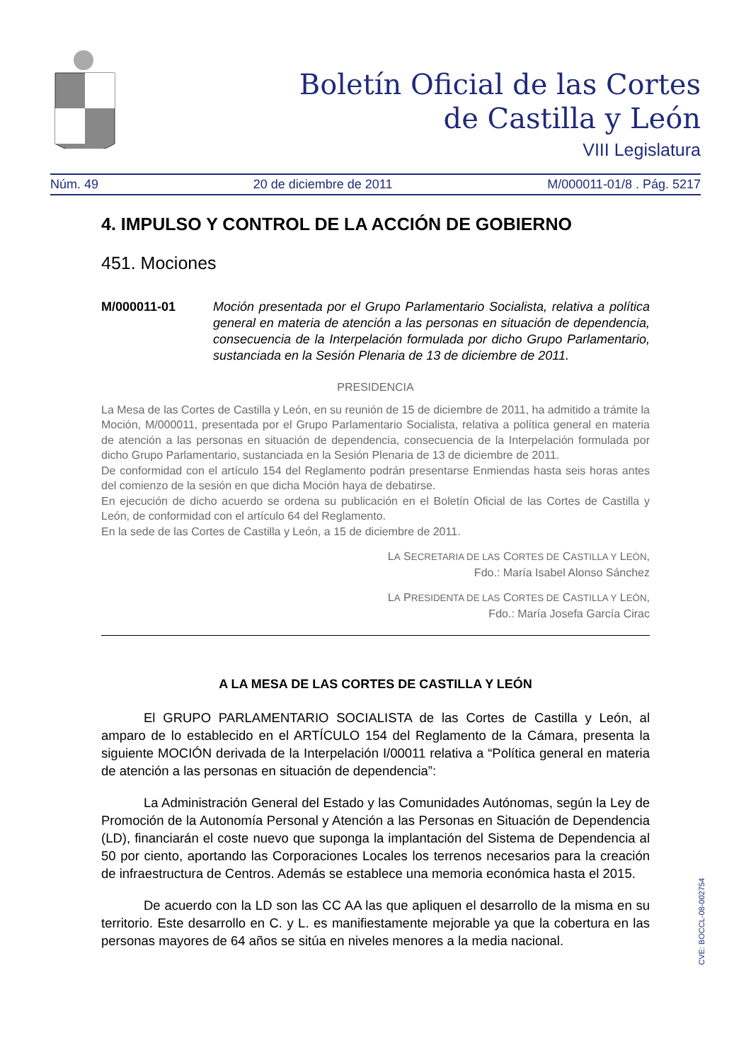Boletín Oficial de las Cortes
de Castilla y León
VIII Legislatura
Núm. 49 20 de diciembre de 2011 M/000011-01/8 . Pág. 5217
4. IMPULSO Y CONTROL DE LA ACCIÓN DE GOBIERNO
451. Mociones
M/000011-01 Moción presentada por el Grupo Parlamentario Socialista, relativa a política general en materia de atención a las personas en situación de dependencia, consecuencia de la Interpelación formulada por dicho Grupo Parlamentario, sustanciada en la Sesión Plenaria de 13 de diciembre de 2011.
PRESIDENCIA
La Mesa de las Cortes de Castilla y León, en su reunión de 15 de diciembre de 2011, ha admitido a trámite la Moción, M/000011, presentada por el Grupo Parlamentario Socialista, relativa a política general en materia de atención a las personas en situación de dependencia, consecuencia de la Interpelación formulada por dicho Grupo Parlamentario, sustanciada en la Sesión Plenaria de 13 de diciembre de 2011.
De conformidad con el artículo 154 del Reglamento podrán presentarse Enmiendas hasta seis horas antes del comienzo de la sesión en que dicha Moción haya de debatirse.
En ejecución de dicho acuerdo se ordena su publicación en el Boletín Oficial de las Cortes de Castilla y León, de conformidad con el artículo 64 del Reglamento.
En la sede de las Cortes de Castilla y León, a 15 de diciembre de 2011.
LA SECRETARIA DE LAS CORTES DE CASTILLA Y LEÓN,
Fdo.: María Isabel Alonso Sánchez
LA PRESIDENTA DE LAS CORTES DE CASTILLA Y LEÓN,
Fdo.: María Josefa García Cirac
A LA MESA DE LAS CORTES DE CASTILLA Y LEÓN
El GRUPO PARLAMENTARIO SOCIALISTA de las Cortes de Castilla y León, al amparo de lo establecido en el ARTÍCULO 154 del Reglamento de la Cámara, presenta la siguiente MOCIÓN derivada de la Interpelación I/00011 relativa a “Política general en materia de atención a las personas en situación de dependencia”:
La Administración General del Estado y las Comunidades Autónomas, según la Ley de Promoción de la Autonomía Personal y Atención a las Personas en Situación de Dependencia (LD), financiarán el coste nuevo que suponga la implantación del Sistema de Dependencia al 50 por ciento, aportando las Corporaciones Locales los terrenos necesarios para la creación de infraestructura de Centros. Además se establece una memoria económica hasta el 2015.
De acuerdo con la LD son las CC AA las que apliquen el desarrollo de la misma en su territorio. Este desarrollo en C. y L. es manifiestamente mejorable ya que la cobertura en las personas mayores de 64 años se sitúa en niveles menores a la media nacional.
CVE: BOCCL-08-002754